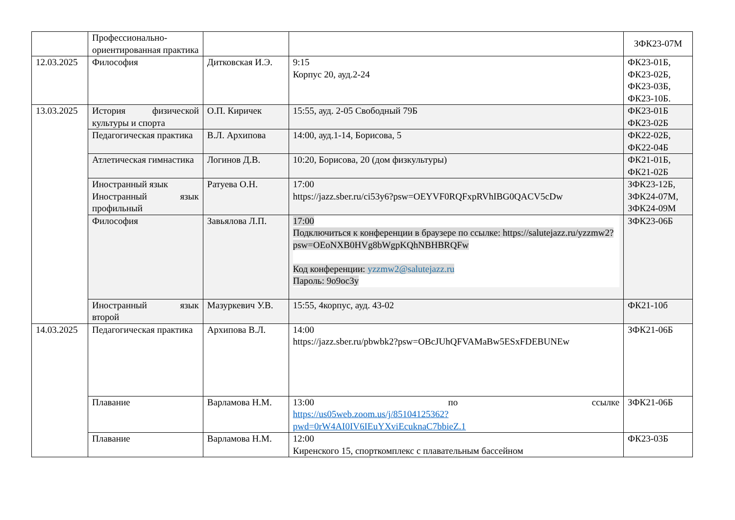| | Профессионально-ориентированная практика | | | ЗФК23-07М |
| 12.03.2025 | Философия | Дитковская И.Э. | 9:15 Корпус 20, ауд.2-24 | ФК23-01Б, ФК23-02Б, ФК23-03Б, ФК23-10Б. |
| 13.03.2025 | История физической культуры и спорта | О.П. Киричек | 15:55, ауд. 2-05 Свободный 79Б | ФК23-01Б ФК23-02Б |
| | Педагогическая практика | В.Л. Архипова | 14:00, ауд.1-14, Борисова, 5 | ФК22-02Б, ФК22-04Б |
| | Атлетическая гимнастика | Логинов Д.В. | 10:20, Борисова, 20 (дом физкультуры) | ФК21-01Б, ФК21-02Б |
| | Иностранный язык Иностранный язык профильный | Ратуева О.Н. | 17:00 https://jazz.sber.ru/ci53y6?psw=OEYVF0RQFxpRVhIBG0QACV5cDw | ЗФК23-12Б, ЗФК24-07М, ЗФК24-09М |
| | Философия | Завьялова Л.П. | 17:00 Подключиться к конференции в браузере по ссылке: https://salutejazz.ru/yzzmw2?psw=OEoNXB0HVg8bWgpKQhNBHBRQFw Код конференции: yzzmw2@salutejazz.ru Пароль: 9o9oc3y | ЗФК23-06Б |
| | Иностранный язык второй | Мазуркевич У.В. | 15:55, 4корпус, ауд. 43-02 | ФК21-10б |
| 14.03.2025 | Педагогическая практика | Архипова В.Л. | 14:00 https://jazz.sber.ru/pbwbk2?psw=OBcJUhQFVAMaBw5ESxFDEBUNEw | ЗФК21-06Б |
| | Плавание | Варламова Н.М. | 13:00 по ссылке https://us05web.zoom.us/j/85104125362?pwd=0rW4AI0IV6IEuYXviEcuknaC7bbieZ.1 | ЗФК21-06Б |
| | Плавание | Варламова Н.М. | 12:00 Киренского 15, спорткомплекс с плавательным бассейном | ФК23-03Б |